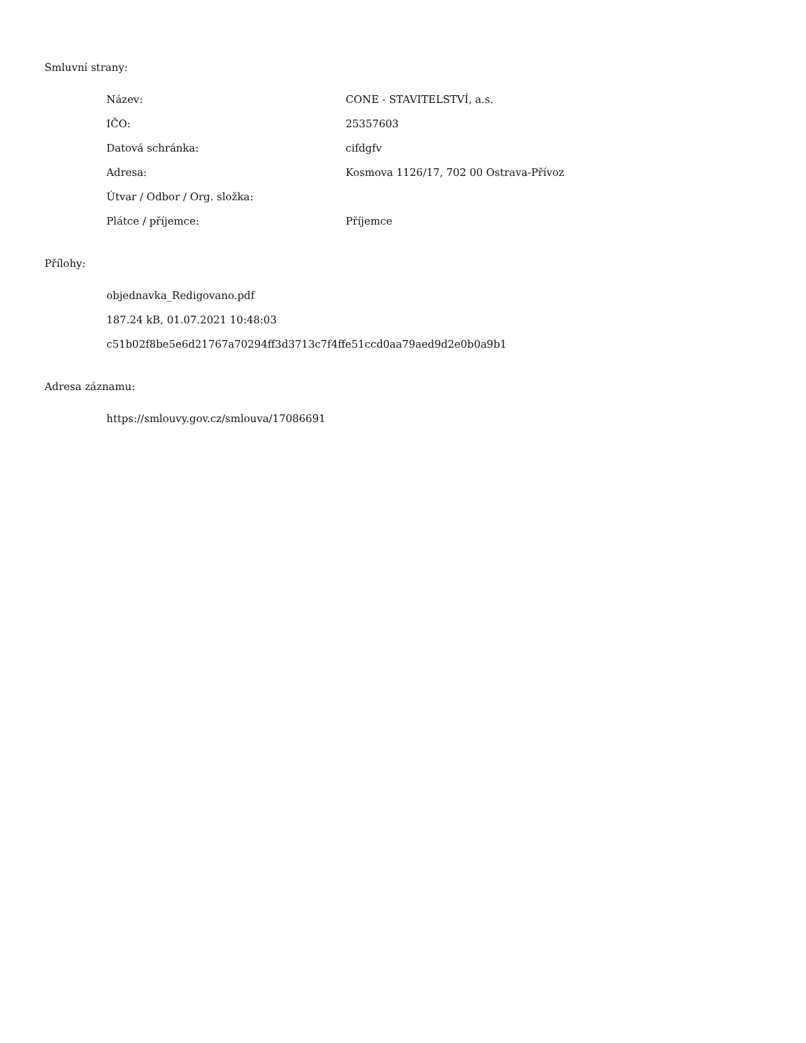Smluvní strany:
| Název: | CONE - STAVITELSTVÍ, a.s. |
| IČO: | 25357603 |
| Datová schránka: | cifdgfv |
| Adresa: | Kosmova 1126/17, 702 00 Ostrava-Přívoz |
| Útvar / Odbor / Org. složka: | |
| Plátce / příjemce: | Příjemce |
Přílohy:
objednavka_Redigovano.pdf
187.24 kB, 01.07.2021 10:48:03
c51b02f8be5e6d21767a70294ff3d3713c7f4ffe51ccd0aa79aed9d2e0b0a9b1
Adresa záznamu:
https://smlouvy.gov.cz/smlouva/17086691